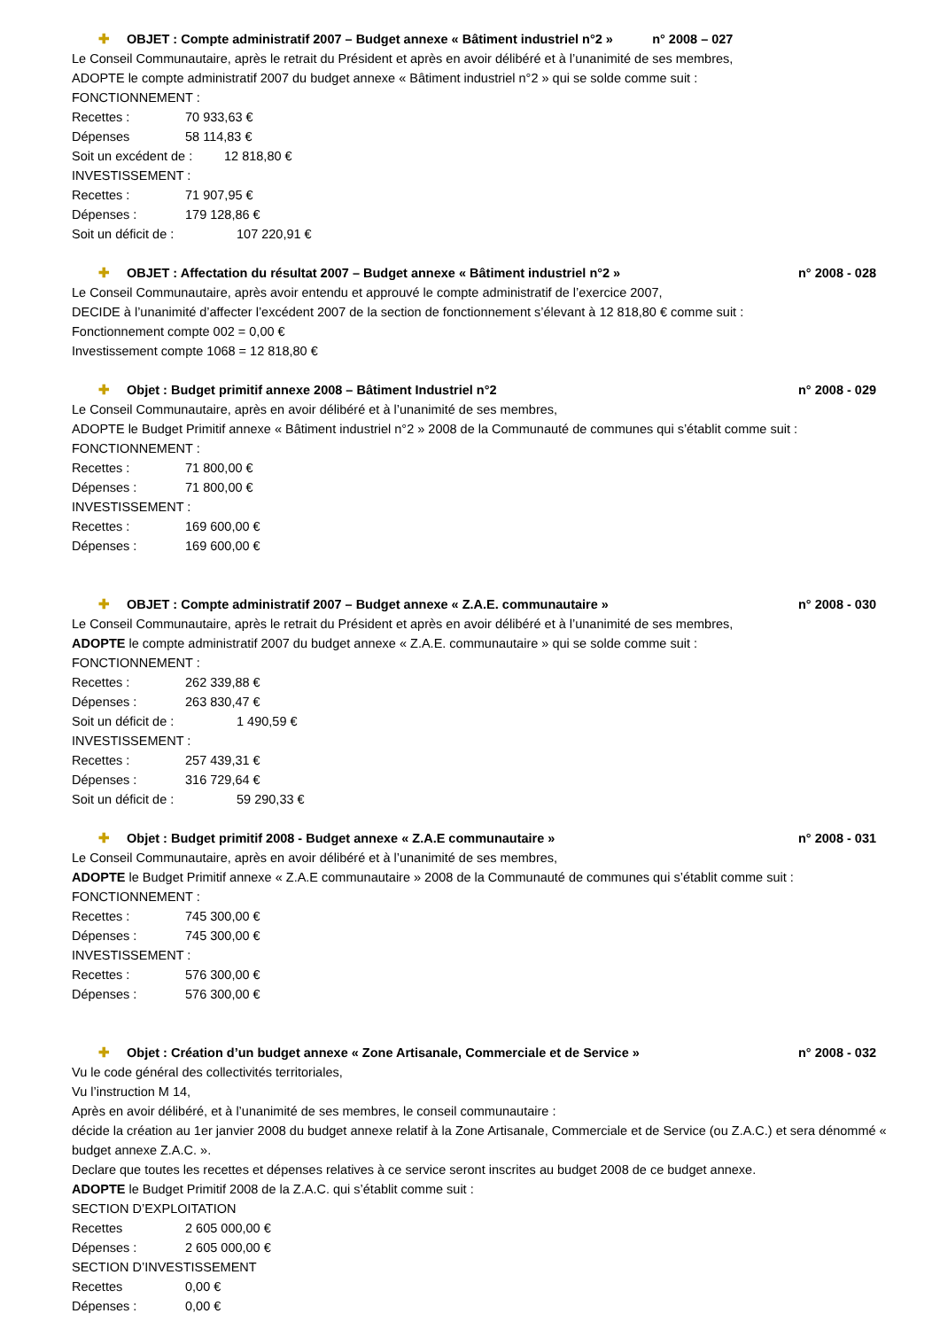✚ OBJET : Compte administratif 2007 – Budget annexe « Bâtiment industriel n°2 » n° 2008 – 027
Le Conseil Communautaire, après le retrait du Président et après en avoir délibéré et à l’unanimité de ses membres,
ADOPTE le compte administratif 2007 du budget annexe « Bâtiment industriel n°2 » qui se solde comme suit :
FONCTIONNEMENT :
Recettes : 70 933,63 €
Dépenses 58 114,83 €
Soit un excédent de : 12 818,80 €
INVESTISSEMENT :
Recettes : 71 907,95 €
Dépenses : 179 128,86 €
Soit un déficit de : 107 220,91 €
✚ OBJET : Affectation du résultat 2007 – Budget annexe « Bâtiment industriel n°2 » n° 2008 - 028
Le Conseil Communautaire, après avoir entendu et approuvé le compte administratif de l’exercice 2007,
DECIDE à l’unanimité d’affecter l’excédent 2007 de la section de fonctionnement s’élevant à 12 818,80 € comme suit :
Fonctionnement compte 002 = 0,00 €
Investissement compte 1068 = 12 818,80 €
✚ Objet : Budget primitif annexe 2008 – Bâtiment Industriel n°2 n° 2008 - 029
Le Conseil Communautaire, après en avoir délibéré et à l’unanimité de ses membres,
ADOPTE le Budget Primitif annexe « Bâtiment industriel n°2 » 2008 de la Communauté de communes qui s’établit comme suit :
FONCTIONNEMENT :
Recettes : 71 800,00 €
Dépenses : 71 800,00 €
INVESTISSEMENT :
Recettes : 169 600,00 €
Dépenses : 169 600,00 €
✚ OBJET : Compte administratif 2007 – Budget annexe « Z.A.E. communautaire » n° 2008 - 030
Le Conseil Communautaire, après le retrait du Président et après en avoir délibéré et à l’unanimité de ses membres,
ADOPTE le compte administratif 2007 du budget annexe « Z.A.E. communautaire » qui se solde comme suit :
FONCTIONNEMENT :
Recettes : 262 339,88 €
Dépenses : 263 830,47 €
Soit un déficit de : 1 490,59 €
INVESTISSEMENT :
Recettes : 257 439,31 €
Dépenses : 316 729,64 €
Soit un déficit de : 59 290,33 €
✚ Objet : Budget primitif 2008 - Budget annexe « Z.A.E communautaire » n° 2008 - 031
Le Conseil Communautaire, après en avoir délibéré et à l’unanimité de ses membres,
ADOPTE le Budget Primitif annexe « Z.A.E communautaire » 2008 de la Communauté de communes qui s’établit comme suit :
FONCTIONNEMENT :
Recettes : 745 300,00 €
Dépenses : 745 300,00 €
INVESTISSEMENT :
Recettes : 576 300,00 €
Dépenses : 576 300,00 €
✚ Objet : Création d’un budget annexe « Zone Artisanale, Commerciale et de Service » n° 2008 - 032
Vu le code général des collectivités territoriales,
Vu l’instruction M 14,
Après en avoir délibéré, et à l’unanimité de ses membres, le conseil communautaire :
décide la création au 1er janvier 2008 du budget annexe relatif à la Zone Artisanale, Commerciale et de Service (ou Z.A.C.) et sera dénommé « budget annexe Z.A.C. ».
Declare que toutes les recettes et dépenses relatives à ce service seront inscrites au budget 2008 de ce budget annexe.
ADOPTE le Budget Primitif 2008 de la Z.A.C. qui s’établit comme suit :
SECTION D’EXPLOITATION
Recettes 2 605 000,00 €
Dépenses : 2 605 000,00 €
SECTION D’INVESTISSEMENT
Recettes 0,00 €
Dépenses : 0,00 €